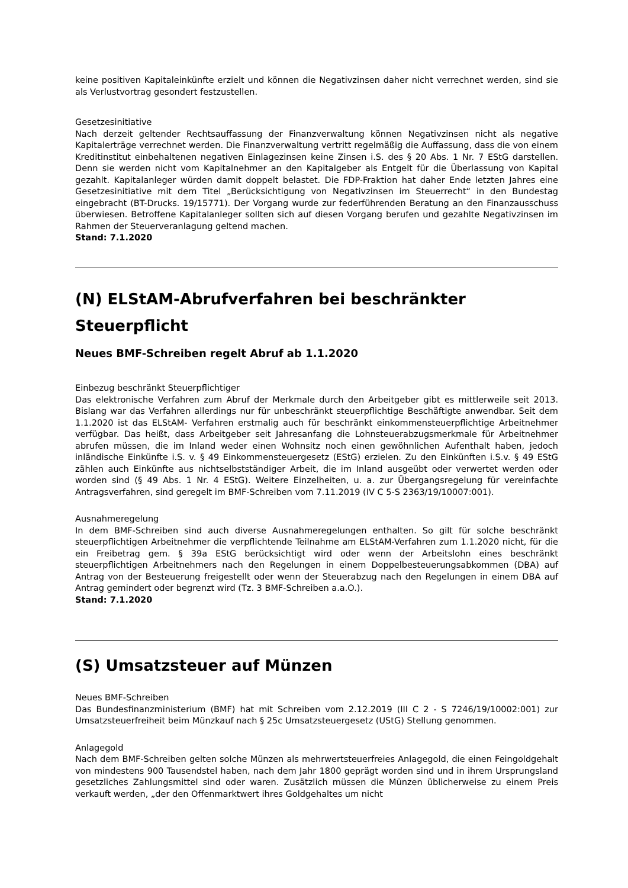keine positiven Kapitaleinkünfte erzielt und können die Negativzinsen daher nicht verrechnet werden, sind sie als Verlustvortrag gesondert festzustellen.
Gesetzesinitiative
Nach derzeit geltender Rechtsauffassung der Finanzverwaltung können Negativzinsen nicht als negative Kapitalerträge verrechnet werden. Die Finanzverwaltung vertritt regelmäßig die Auffassung, dass die von einem Kreditinstitut einbehaltenen negativen Einlagezinsen keine Zinsen i.S. des § 20 Abs. 1 Nr. 7 EStG darstellen. Denn sie werden nicht vom Kapitalnehmer an den Kapitalgeber als Entgelt für die Überlassung von Kapital gezahlt. Kapitalanleger würden damit doppelt belastet. Die FDP-Fraktion hat daher Ende letzten Jahres eine Gesetzesinitiative mit dem Titel „Berücksichtigung von Negativzinsen im Steuerrecht“ in den Bundestag eingebracht (BT-Drucks. 19/15771). Der Vorgang wurde zur federführenden Beratung an den Finanzausschuss überwiesen. Betroffene Kapitalanleger sollten sich auf diesen Vorgang berufen und gezahlte Negativzinsen im Rahmen der Steuerveranlagung geltend machen.
Stand: 7.1.2020
(N) ELStAM-Abrufverfahren bei beschränkter Steuerpflicht
Neues BMF-Schreiben regelt Abruf ab 1.1.2020
Einbezug beschränkt Steuerpflichtiger
Das elektronische Verfahren zum Abruf der Merkmale durch den Arbeitgeber gibt es mittlerweile seit 2013. Bislang war das Verfahren allerdings nur für unbeschränkt steuerpflichtige Beschäftigte anwendbar. Seit dem 1.1.2020 ist das ELStAM- Verfahren erstmalig auch für beschränkt einkommensteuerpflichtige Arbeitnehmer verfügbar. Das heißt, dass Arbeitgeber seit Jahresanfang die Lohnsteuerabzugsmerkmale für Arbeitnehmer abrufen müssen, die im Inland weder einen Wohnsitz noch einen gewöhnlichen Aufenthalt haben, jedoch inländische Einkünfte i.S. v. § 49 Einkommensteuergesetz (EStG) erzielen. Zu den Einkünften i.S.v. § 49 EStG zählen auch Einkünfte aus nichtselbstständiger Arbeit, die im Inland ausgeübt oder verwertet werden oder worden sind (§ 49 Abs. 1 Nr. 4 EStG). Weitere Einzelheiten, u. a. zur Übergangsregelung für vereinfachte Antragsverfahren, sind geregelt im BMF-Schreiben vom 7.11.2019 (IV C 5-S 2363/19/10007:001).
Ausnahmeregelung
In dem BMF-Schreiben sind auch diverse Ausnahmeregelungen enthalten. So gilt für solche beschränkt steuerpflichtigen Arbeitnehmer die verpflichtende Teilnahme am ELStAM-Verfahren zum 1.1.2020 nicht, für die ein Freibetrag gem. § 39a EStG berücksichtigt wird oder wenn der Arbeitslohn eines beschränkt steuerpflichtigen Arbeitnehmers nach den Regelungen in einem Doppelbesteuerungsabkommen (DBA) auf Antrag von der Besteuerung freigestellt oder wenn der Steuerabzug nach den Regelungen in einem DBA auf Antrag gemindert oder begrenzt wird (Tz. 3 BMF-Schreiben a.a.O.).
Stand: 7.1.2020
(S) Umsatzsteuer auf Münzen
Neues BMF-Schreiben
Das Bundesfinanzministerium (BMF) hat mit Schreiben vom 2.12.2019 (III C 2 - S 7246/19/10002:001) zur Umsatzsteuerfreiheit beim Münzkauf nach § 25c Umsatzsteuergesetz (UStG) Stellung genommen.
Anlagegold
Nach dem BMF-Schreiben gelten solche Münzen als mehrwertsteuerfreies Anlagegold, die einen Feingoldgehalt von mindestens 900 Tausendstel haben, nach dem Jahr 1800 geprägt worden sind und in ihrem Ursprungsland gesetzliches Zahlungsmittel sind oder waren. Zusätzlich müssen die Münzen üblicherweise zu einem Preis verkauft werden, „der den Offenmarktwert ihres Goldgehaltes um nicht